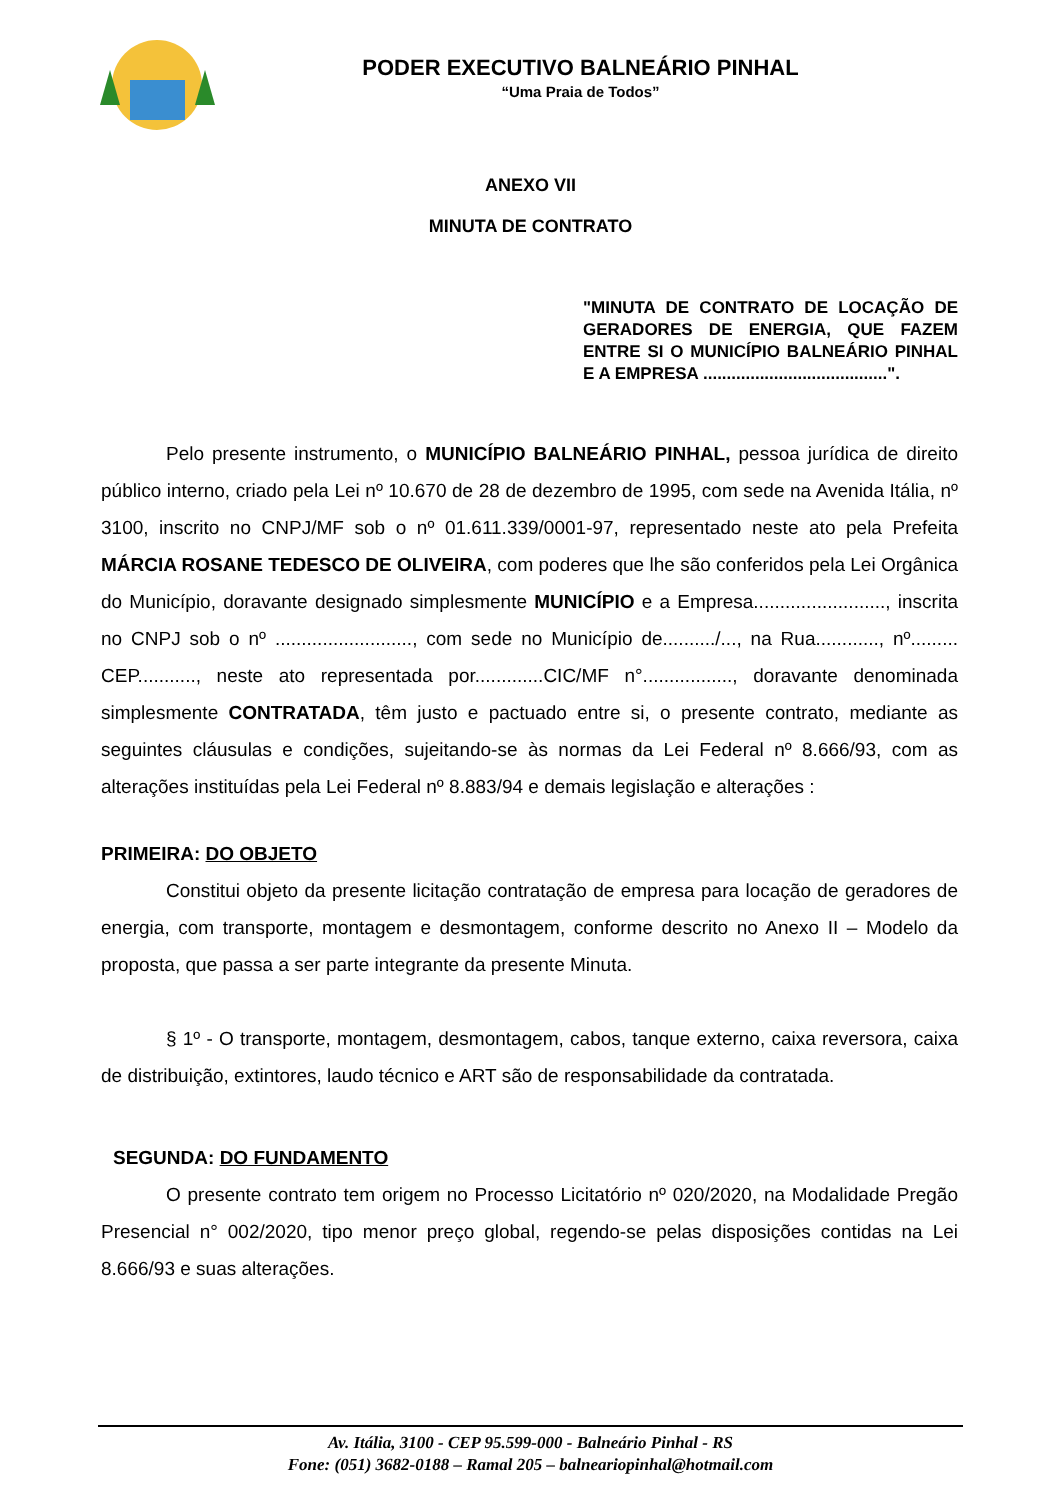PODER EXECUTIVO BALNEÁRIO PINHAL
“Uma Praia de Todos”
ANEXO VII
MINUTA DE CONTRATO
"MINUTA DE CONTRATO DE LOCAÇÃO DE GERADORES DE ENERGIA, QUE FAZEM ENTRE SI O MUNICÍPIO BALNEÁRIO PINHAL E A EMPRESA .......................................".
Pelo presente instrumento, o MUNICÍPIO BALNEÁRIO PINHAL, pessoa jurídica de direito público interno, criado pela Lei nº 10.670 de 28 de dezembro de 1995, com sede na Avenida Itália, nº 3100, inscrito no CNPJ/MF sob o nº 01.611.339/0001-97, representado neste ato pela Prefeita MÁRCIA ROSANE TEDESCO DE OLIVEIRA, com poderes que lhe são conferidos pela Lei Orgânica do Município, doravante designado simplesmente MUNICÍPIO e a Empresa........................., inscrita no CNPJ sob o nº .........................., com sede no Município de........../..., na Rua............, nº......... CEP..........., neste ato representada por.............CIC/MF n°................., doravante denominada simplesmente CONTRATADA, têm justo e pactuado entre si, o presente contrato, mediante as seguintes cláusulas e condições, sujeitando-se às normas da Lei Federal nº 8.666/93, com as alterações instituídas pela Lei Federal nº 8.883/94 e demais legislação e alterações :
PRIMEIRA: DO OBJETO
Constitui objeto da presente licitação contratação de empresa para locação de geradores de energia, com transporte, montagem e desmontagem, conforme descrito no Anexo II – Modelo da proposta, que passa a ser parte integrante da presente Minuta.
§ 1º - O transporte, montagem, desmontagem, cabos, tanque externo, caixa reversora, caixa de distribuição, extintores, laudo técnico e ART são de responsabilidade da contratada.
SEGUNDA: DO FUNDAMENTO
O presente contrato tem origem no Processo Licitatório nº 020/2020, na Modalidade Pregão Presencial n° 002/2020, tipo menor preço global, regendo-se pelas disposições contidas na Lei 8.666/93 e suas alterações.
Av. Itália, 3100 - CEP 95.599-000 - Balneário Pinhal - RS
Fone: (051) 3682-0188 – Ramal 205 – balneariopinhal@hotmail.com